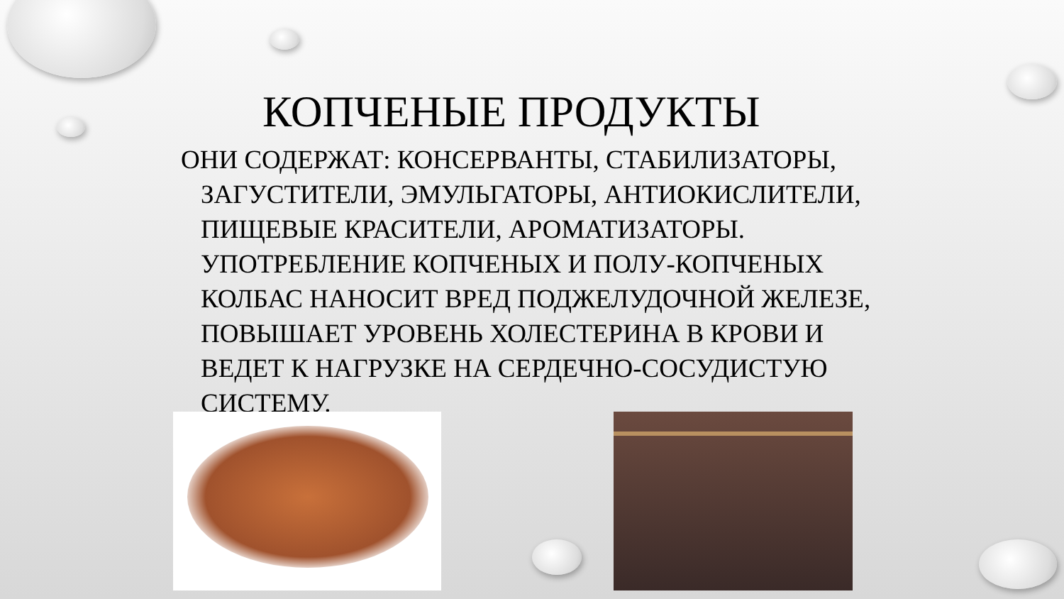КОПЧЕНЫЕ ПРОДУКТЫ
ОНИ СОДЕРЖАТ: КОНСЕРВАНТЫ, СТАБИЛИЗАТОРЫ, ЗАГУСТИТЕЛИ, ЭМУЛЬГАТОРЫ, АНТИОКИСЛИТЕЛИ, ПИЩЕВЫЕ КРАСИТЕЛИ, АРОМАТИЗАТОРЫ. УПОТРЕБЛЕНИЕ КОПЧЕНЫХ И ПОЛУ-КОПЧЕНЫХ КОЛБАС НАНОСИТ ВРЕД ПОДЖЕЛУДОЧНОЙ ЖЕЛЕЗЕ, ПОВЫШАЕТ УРОВЕНЬ ХОЛЕСТЕРИНА В КРОВИ И ВЕДЕТ К НАГРУЗКЕ НА СЕРДЕЧНО-СОСУДИСТУЮ СИСТЕМУ.